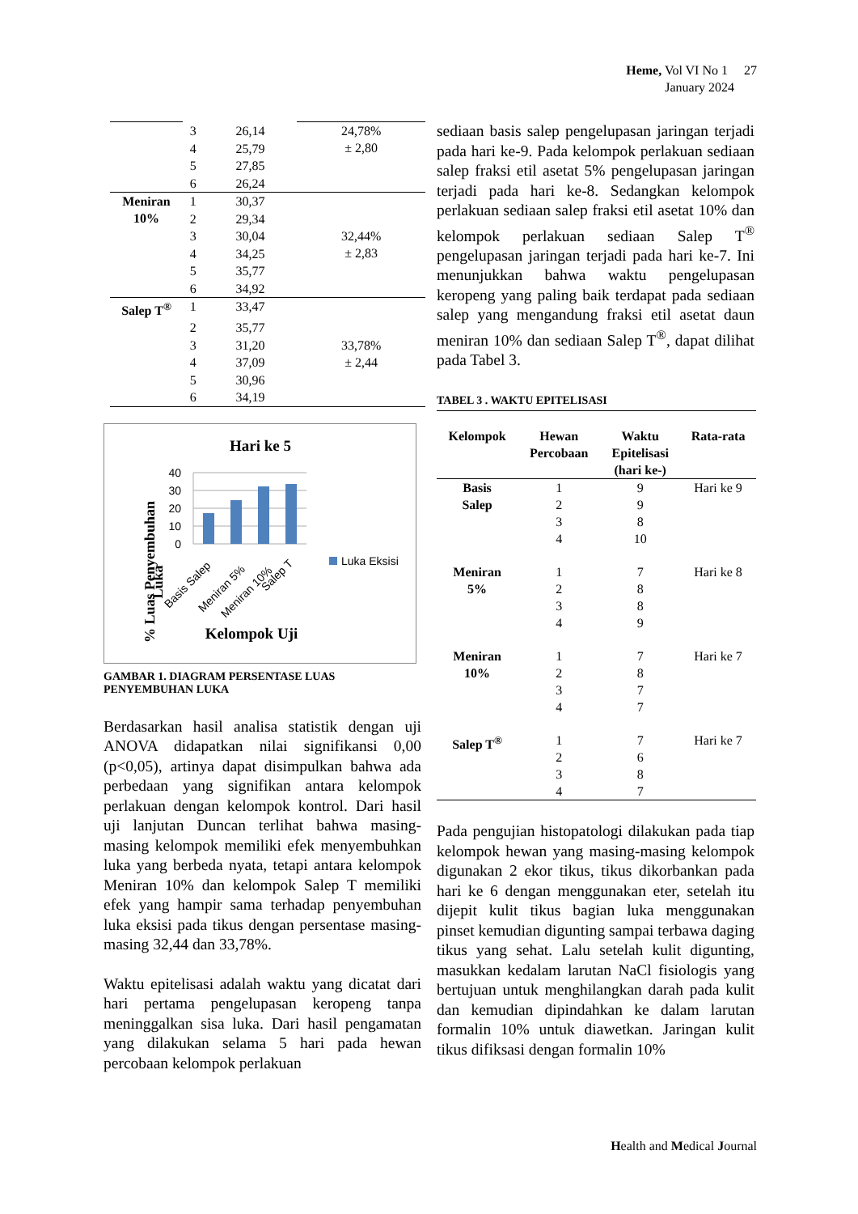Heme, Vol VI No 1 27
January 2024
| | 3 | 26,14 | 24,78% ± 2,80 |
| | 4 | 25,79 | |
| | 5 | 27,85 | |
| | 6 | 26,24 | |
| Meniran 10% | 1 | 30,37 | |
| | 2 | 29,34 | |
| | 3 | 30,04 | 32,44% ± 2,83 |
| | 4 | 34,25 | |
| | 5 | 35,77 | |
| | 6 | 34,92 | |
| Salep T<sup>®</sup> | 1 | 33,47 | |
| | 2 | 35,77 | |
| | 3 | 31,20 | 33,78% ± 2,44 |
| | 4 | 37,09 | |
| | 5 | 30,96 | |
| | 6 | 34,19 | |
Hari ke 5
40
30
20
10
0
Basis Salep
Meniran 5%
Meniran 10%
Salep T
Luka Eksisi
% Luas Penyembuhan
Luka
Kelompok Uji
GAMBAR 1. DIAGRAM PERSENTASE LUAS
PENYEMBUHAN LUKA
Berdasarkan hasil analisa statistik dengan uji ANOVA didapatkan nilai signifikansi 0,00 (p<0,05), artinya dapat disimpulkan bahwa ada perbedaan yang signifikan antara kelompok perlakuan dengan kelompok kontrol. Dari hasil uji lanjutan Duncan terlihat bahwa masing-masing kelompok memiliki efek menyembuhkan luka yang berbeda nyata, tetapi antara kelompok Meniran 10% dan kelompok Salep T memiliki efek yang hampir sama terhadap penyembuhan luka eksisi pada tikus dengan persentase masing-masing 32,44 dan 33,78%.
Waktu epitelisasi adalah waktu yang dicatat dari hari pertama pengelupasan keropeng tanpa meninggalkan sisa luka. Dari hasil pengamatan yang dilakukan selama 5 hari pada hewan percobaan kelompok perlakuan
sediaan basis salep pengelupasan jaringan terjadi pada hari ke-9. Pada kelompok perlakuan sediaan salep fraksi etil asetat 5% pengelupasan jaringan terjadi pada hari ke-8. Sedangkan kelompok perlakuan sediaan salep fraksi etil asetat 10% dan kelompok perlakuan sediaan Salep T<sup>®</sup> pengelupasan jaringan terjadi pada hari ke-7. Ini menunjukkan bahwa waktu pengelupasan keropeng yang paling baik terdapat pada sediaan salep yang mengandung fraksi etil asetat daun meniran 10% dan sediaan Salep T<sup>®</sup>, dapat dilihat pada Tabel 3.
TABEL 3 . WAKTU EPITELISASI
| Kelompok | Hewan Percobaan | Waktu Epitelisasi (hari ke-) | Rata-rata |
| --- | --- | --- | --- |
| Basis Salep | 1 | 9 | Hari ke 9 |
| | 2 | 9 | |
| | 3 | 8 | |
| | 4 | 10 | |
| Meniran 5% | 1 | 7 | Hari ke 8 |
| | 2 | 8 | |
| | 3 | 8 | |
| | 4 | 9 | |
| Meniran 10% | 1 | 7 | Hari ke 7 |
| | 2 | 8 | |
| | 3 | 7 | |
| | 4 | 7 | |
| Salep T<sup>®</sup> | 1 | 7 | Hari ke 7 |
| | 2 | 6 | |
| | 3 | 8 | |
| | 4 | 7 | |
Pada pengujian histopatologi dilakukan pada tiap kelompok hewan yang masing-masing kelompok digunakan 2 ekor tikus, tikus dikorbankan pada hari ke 6 dengan menggunakan eter, setelah itu dijepit kulit tikus bagian luka menggunakan pinset kemudian digunting sampai terbawa daging tikus yang sehat. Lalu setelah kulit digunting, masukkan kedalam larutan NaCl fisiologis yang bertujuan untuk menghilangkan darah pada kulit dan kemudian dipindahkan ke dalam larutan formalin 10% untuk diawetkan. Jaringan kulit tikus difiksasi dengan formalin 10%
Health and Medical Journal